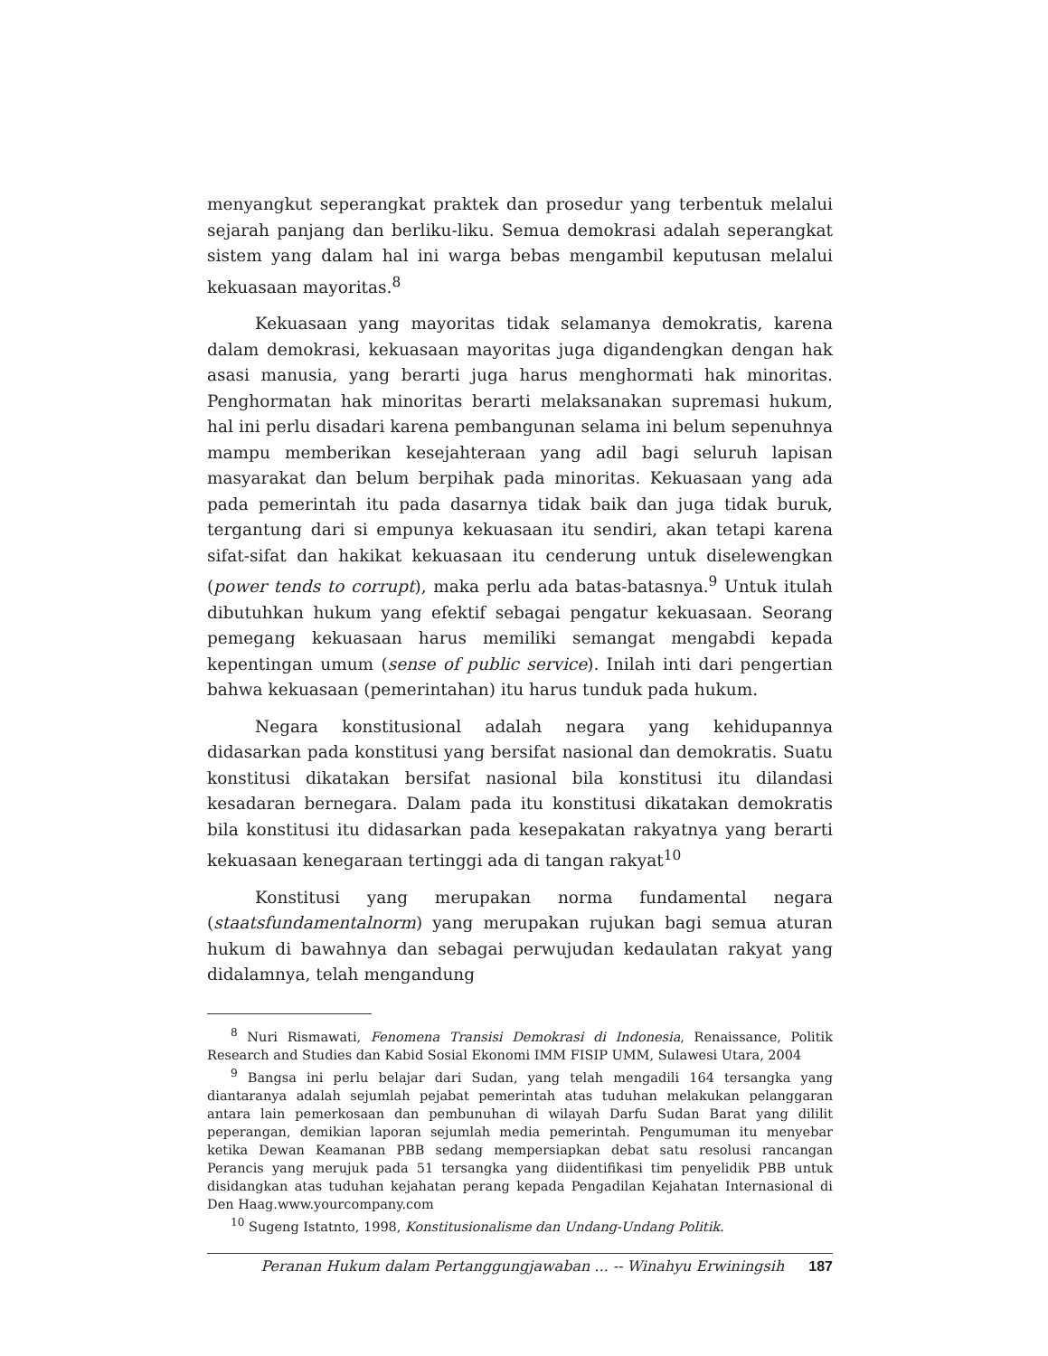menyangkut seperangkat praktek dan prosedur yang terbentuk melalui sejarah panjang dan berliku-liku. Semua demokrasi adalah seperangkat sistem yang dalam hal ini warga bebas mengambil keputusan melalui kekuasaan mayoritas.<sup>8</sup>
Kekuasaan yang mayoritas tidak selamanya demokratis, karena dalam demokrasi, kekuasaan mayoritas juga digandengkan dengan hak asasi manusia, yang berarti juga harus menghormati hak minoritas. Penghormatan hak minoritas berarti melaksanakan supremasi hukum, hal ini perlu disadari karena pembangunan selama ini belum sepenuhnya mampu memberikan kesejahteraan yang adil bagi seluruh lapisan masyarakat dan belum berpihak pada minoritas. Kekuasaan yang ada pada pemerintah itu pada dasarnya tidak baik dan juga tidak buruk, tergantung dari si empunya kekuasaan itu sendiri, akan tetapi karena sifat-sifat dan hakikat kekuasaan itu cenderung untuk diselewengkan (power tends to corrupt), maka perlu ada batas-batasnya.<sup>9</sup> Untuk itulah dibutuhkan hukum yang efektif sebagai pengatur kekuasaan. Seorang pemegang kekuasaan harus memiliki semangat mengabdi kepada kepentingan umum (sense of public service). Inilah inti dari pengertian bahwa kekuasaan (pemerintahan) itu harus tunduk pada hukum.
Negara konstitusional adalah negara yang kehidupannya didasarkan pada konstitusi yang bersifat nasional dan demokratis. Suatu konstitusi dikatakan bersifat nasional bila konstitusi itu dilandasi kesadaran bernegara. Dalam pada itu konstitusi dikatakan demokratis bila konstitusi itu didasarkan pada kesepakatan rakyatnya yang berarti kekuasaan kenegaraan tertinggi ada di tangan rakyat<sup>10</sup>
Konstitusi yang merupakan norma fundamental negara (staatsfundamentalnorm) yang merupakan rujukan bagi semua aturan hukum di bawahnya dan sebagai perwujudan kedaulatan rakyat yang didalamnya, telah mengandung
<sup>8</sup> Nuri Rismawati, Fenomena Transisi Demokrasi di Indonesia, Renaissance, Politik Research and Studies dan Kabid Sosial Ekonomi IMM FISIP UMM, Sulawesi Utara, 2004
<sup>9</sup> Bangsa ini perlu belajar dari Sudan, yang telah mengadili 164 tersangka yang diantaranya adalah sejumlah pejabat pemerintah atas tuduhan melakukan pelanggaran antara lain pemerkosaan dan pembunuhan di wilayah Darfu Sudan Barat yang dililit peperangan, demikian laporan sejumlah media pemerintah. Pengumuman itu menyebar ketika Dewan Keamanan PBB sedang mempersiapkan debat satu resolusi rancangan Perancis yang merujuk pada 51 tersangka yang diidentifikasi tim penyelidik PBB untuk disidangkan atas tuduhan kejahatan perang kepada Pengadilan Kejahatan Internasional di Den Haag.www.yourcompany.com
<sup>10</sup> Sugeng Istatnto, 1998, Konstitusionalisme dan Undang-Undang Politik.
Peranan Hukum dalam Pertanggungjawaban ... -- Winahyu Erwiningsih 187